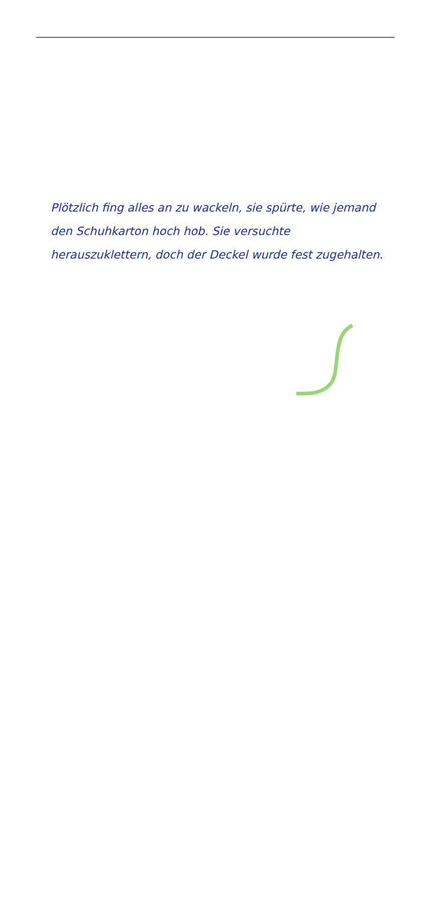Plötzlich fing alles an zu wackeln, sie spürte, wie jemand den Schuhkarton hoch hob. Sie versuchte herauszuklettern, doch der Deckel wurde fest zugehalten.